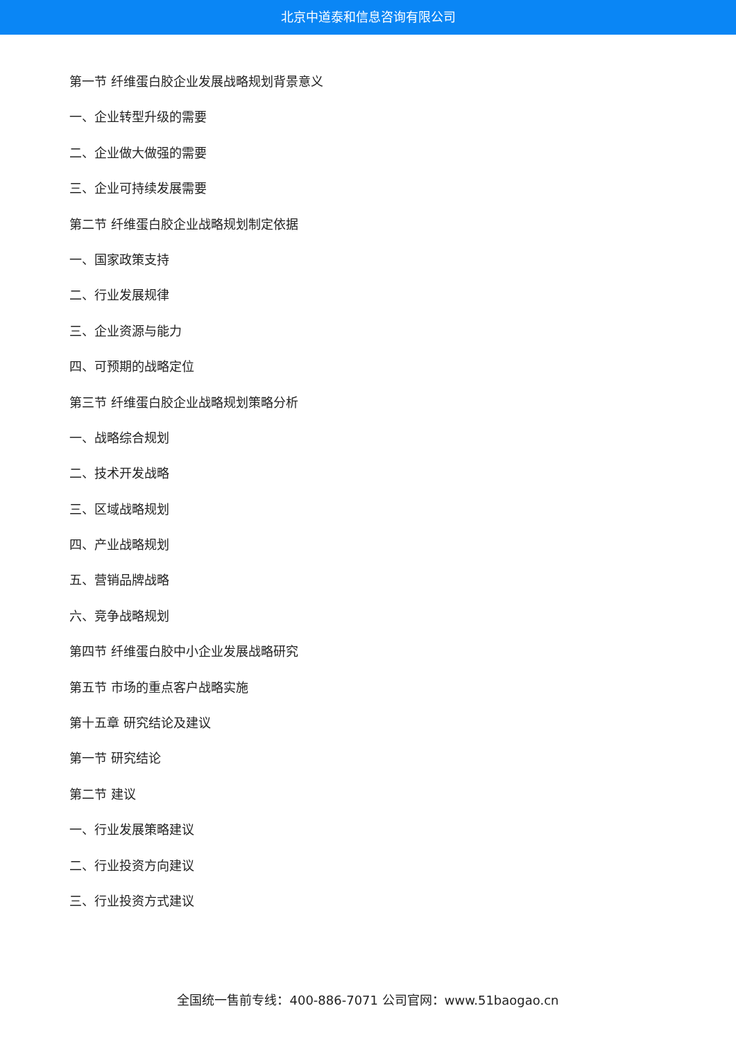北京中道泰和信息咨询有限公司
第一节 纤维蛋白胶企业发展战略规划背景意义
一、企业转型升级的需要
二、企业做大做强的需要
三、企业可持续发展需要
第二节 纤维蛋白胶企业战略规划制定依据
一、国家政策支持
二、行业发展规律
三、企业资源与能力
四、可预期的战略定位
第三节 纤维蛋白胶企业战略规划策略分析
一、战略综合规划
二、技术开发战略
三、区域战略规划
四、产业战略规划
五、营销品牌战略
六、竞争战略规划
第四节 纤维蛋白胶中小企业发展战略研究
第五节 市场的重点客户战略实施
第十五章 研究结论及建议
第一节 研究结论
第二节 建议
一、行业发展策略建议
二、行业投资方向建议
三、行业投资方式建议
全国统一售前专线：400-886-7071 公司官网：www.51baogao.cn